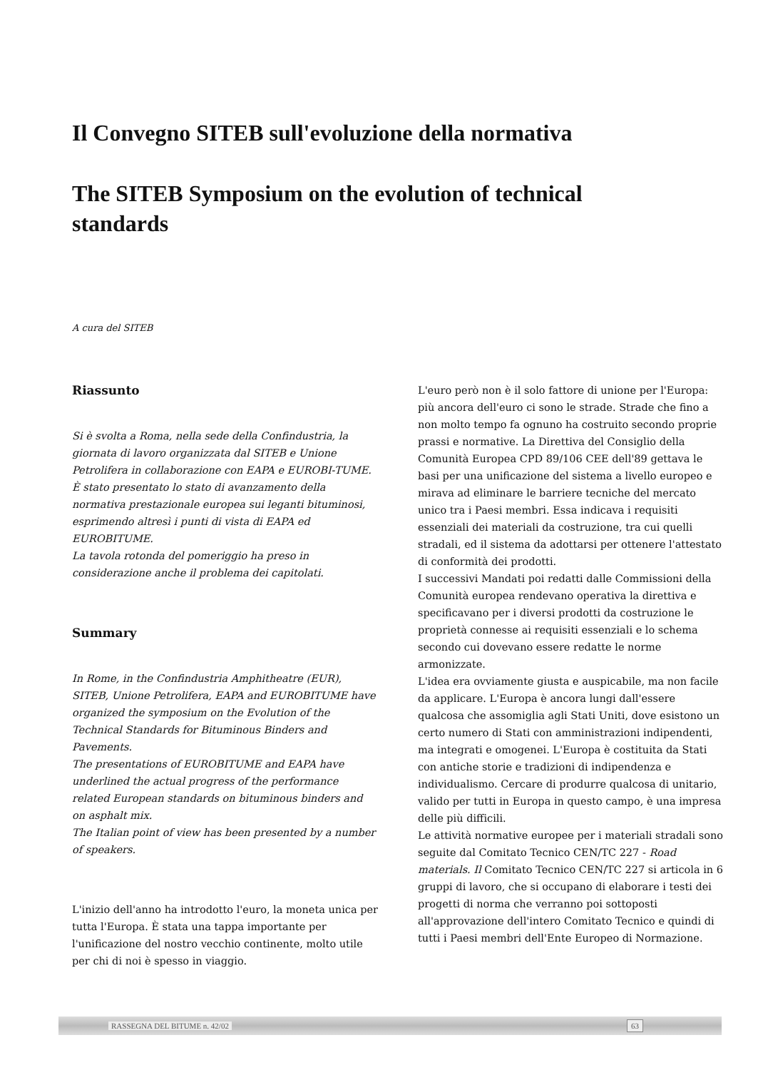Il Convegno SITEB sull'evoluzione della normativa
The SITEB Symposium on the evolution of technical standards
A cura del SITEB
Riassunto
Si è svolta a Roma, nella sede della Confindustria, la giornata di lavoro organizzata dal SITEB e Unione Petrolifera in collaborazione con EAPA e EUROBI-TUME.
È stato presentato lo stato di avanzamento della normativa prestazionale europea sui leganti bituminosi, esprimendo altresì i punti di vista di EAPA ed EUROBITUME.
La tavola rotonda del pomeriggio ha preso in considerazione anche il problema dei capitolati.
Summary
In Rome, in the Confindustria Amphitheatre (EUR), SITEB, Unione Petrolifera, EAPA and EUROBITUME have organized the symposium on the Evolution of the Technical Standards for Bituminous Binders and Pavements.
The presentations of EUROBITUME and EAPA have underlined the actual progress of the performance related European standards on bituminous binders and on asphalt mix.
The Italian point of view has been presented by a number of speakers.
L'inizio dell'anno ha introdotto l'euro, la moneta unica per tutta l'Europa. È stata una tappa importante per l'unificazione del nostro vecchio continente, molto utile per chi di noi è spesso in viaggio.
L'euro però non è il solo fattore di unione per l'Europa: più ancora dell'euro ci sono le strade. Strade che fino a non molto tempo fa ognuno ha costruito secondo proprie prassi e normative. La Direttiva del Consiglio della Comunità Europea CPD 89/106 CEE dell'89 gettava le basi per una unificazione del sistema a livello europeo e mirava ad eliminare le barriere tecniche del mercato unico tra i Paesi membri. Essa indicava i requisiti essenziali dei materiali da costruzione, tra cui quelli stradali, ed il sistema da adottarsi per ottenere l'attestato di conformità dei prodotti.
I successivi Mandati poi redatti dalle Commissioni della Comunità europea rendevano operativa la direttiva e specificavano per i diversi prodotti da costruzione le proprietà connesse ai requisiti essenziali e lo schema secondo cui dovevano essere redatte le norme armonizzate.
L'idea era ovviamente giusta e auspicabile, ma non facile da applicare. L'Europa è ancora lungi dall'essere qualcosa che assomiglia agli Stati Uniti, dove esistono un certo numero di Stati con amministrazioni indipendenti, ma integrati e omogenei. L'Europa è costituita da Stati con antiche storie e tradizioni di indipendenza e individualismo. Cercare di produrre qualcosa di unitario, valido per tutti in Europa in questo campo, è una impresa delle più difficili.
Le attività normative europee per i materiali stradali sono seguite dal Comitato Tecnico CEN/TC 227 - Road materials. Il Comitato Tecnico CEN/TC 227 si articola in 6 gruppi di lavoro, che si occupano di elaborare i testi dei progetti di norma che verranno poi sottoposti all'approvazione dell'intero Comitato Tecnico e quindi di tutti i Paesi membri dell'Ente Europeo di Normazione.
RASSEGNA DEL BITUME n. 42/02 63